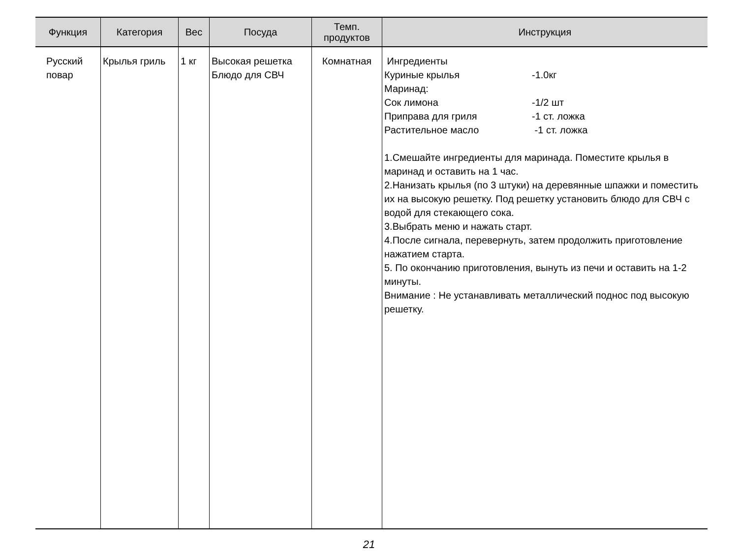| Функция | Категория | Вес | Посуда | Темп. продуктов | Инструкция |
| --- | --- | --- | --- | --- | --- |
| Русский повар | Крылья гриль | 1 кг | Высокая решетка Блюдо для СВЧ | Комнатная | Ингредиенты Куриные крылья -1.0кг Маринад: Сок лимона -1/2 шт Приправа для гриля -1 ст. ложка Растительное масло -1 ст. ложка 1.Смешайте ингредиенты для маринада. Поместите крылья в маринад и оставить на 1 час. 2.Нанизать крылья (по 3 штуки) на деревянные шпажки и поместить их на высокую решетку. Под решетку установить блюдо для СВЧ с водой для стекающего сока. 3.Выбрать меню и нажать старт. 4.После сигнала, перевернуть, затем продолжить приготовление нажатием старта. 5. По окончанию приготовления, вынуть из печи и оставить на 1-2 минуты. Внимание : Не устанавливать металлический поднос под высокую решетку. |
21